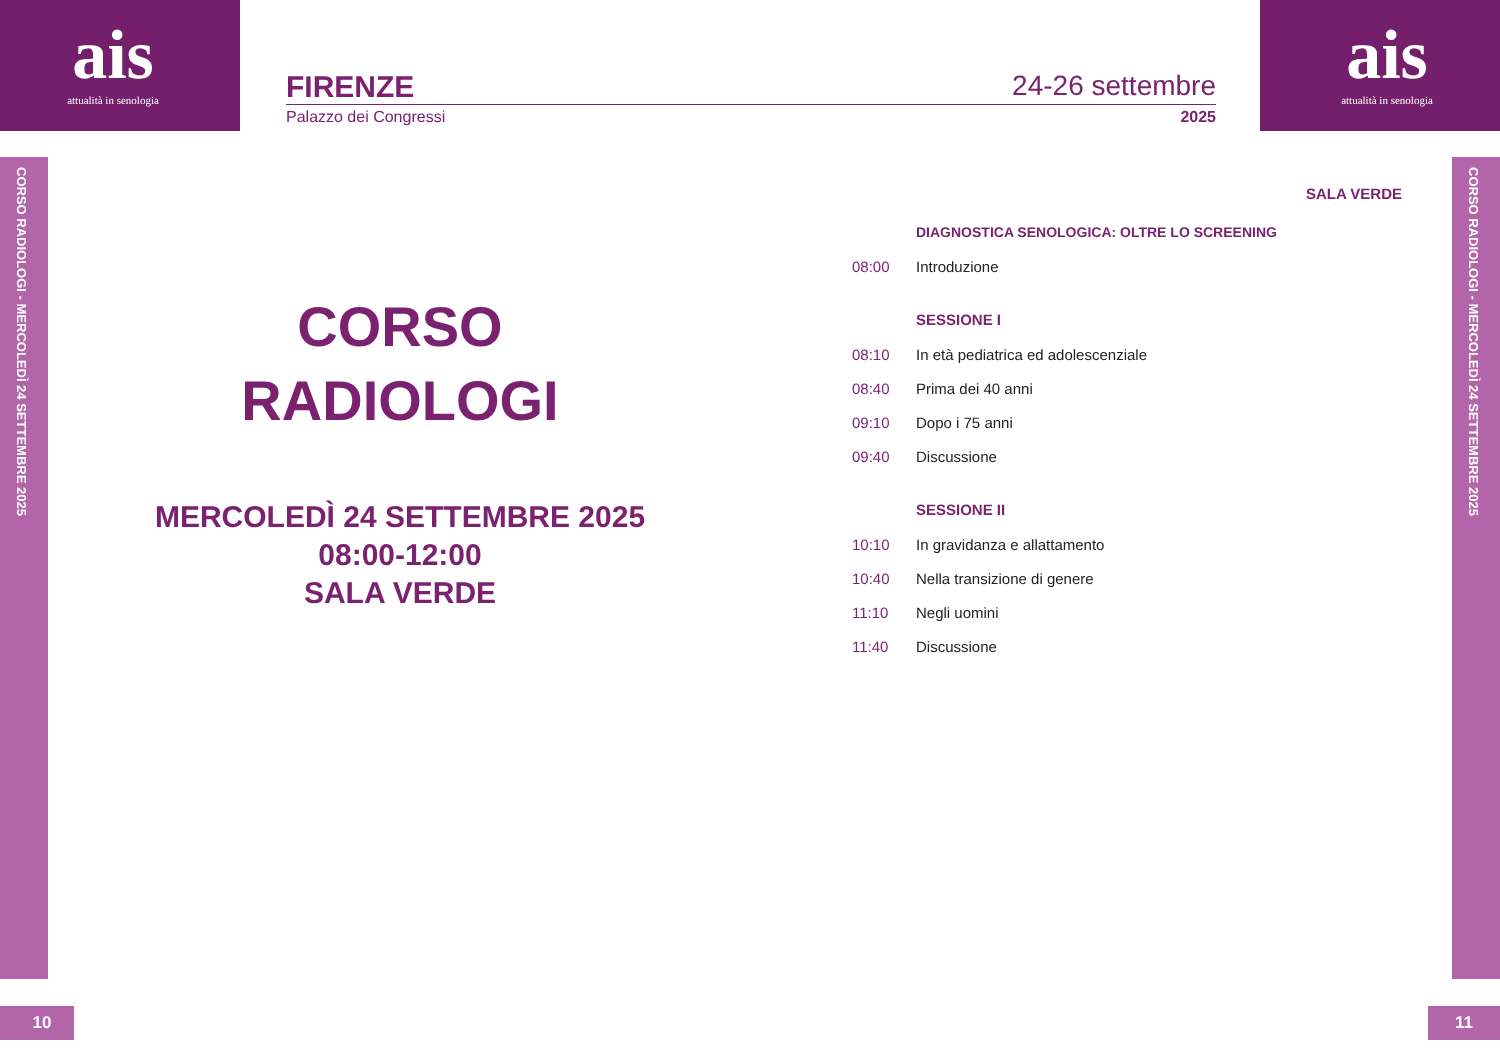ais
attualità in senologia
ais
attualità in senologia
FIRENZE 24-26 settembre
Palazzo dei Congressi 2025
CORSO RADIOLOGI - MERCOLEDÌ 24 SETTEMBRE 2025
CORSO RADIOLOGI - MERCOLEDÌ 24 SETTEMBRE 2025
CORSO
RADIOLOGI
MERCOLEDÌ 24 SETTEMBRE 2025
08:00-12:00
SALA VERDE
SALA VERDE
DIAGNOSTICA SENOLOGICA: OLTRE LO SCREENING
08:00 Introduzione
SESSIONE I
08:10 In età pediatrica ed adolescenziale
08:40 Prima dei 40 anni
09:10 Dopo i 75 anni
09:40 Discussione
SESSIONE II
10:10 In gravidanza e allattamento
10:40 Nella transizione di genere
11:10 Negli uomini
11:40 Discussione
10 11